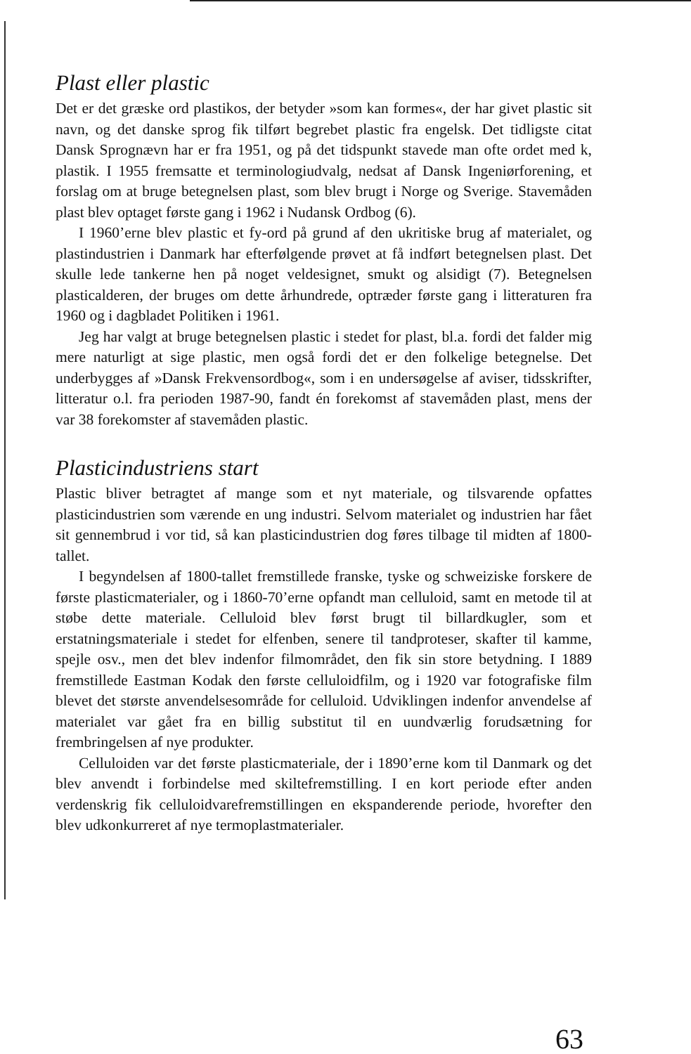Plast eller plastic
Det er det græske ord plastikos, der betyder »som kan formes«, der har givet plastic sit navn, og det danske sprog fik tilført begrebet plastic fra engelsk. Det tidligste citat Dansk Sprognævn har er fra 1951, og på det tidspunkt stavede man ofte ordet med k, plastik. I 1955 fremsatte et terminologiudvalg, nedsat af Dansk Ingeniørforening, et forslag om at bruge betegnelsen plast, som blev brugt i Norge og Sverige. Stavemåden plast blev optaget første gang i 1962 i Nudansk Ordbog (6).
I 1960’erne blev plastic et fy-ord på grund af den ukritiske brug af materialet, og plastindustrien i Danmark har efterfølgende prøvet at få indført betegnelsen plast. Det skulle lede tankerne hen på noget veldesignet, smukt og alsidigt (7). Betegnelsen plasticalderen, der bruges om dette århundrede, optræder første gang i litteraturen fra 1960 og i dagbladet Politiken i 1961.
Jeg har valgt at bruge betegnelsen plastic i stedet for plast, bl.a. fordi det falder mig mere naturligt at sige plastic, men også fordi det er den folkelige betegnelse. Det underbygges af »Dansk Frekvensordbog«, som i en undersøgelse af aviser, tidsskrifter, litteratur o.l. fra perioden 1987-90, fandt én forekomst af stavemåden plast, mens der var 38 forekomster af stavemåden plastic.
Plasticindustriens start
Plastic bliver betragtet af mange som et nyt materiale, og tilsvarende opfattes plasticindustrien som værende en ung industri. Selvom materialet og industrien har fået sit gennembrud i vor tid, så kan plasticindustrien dog føres tilbage til midten af 1800-tallet.
I begyndelsen af 1800-tallet fremstillede franske, tyske og schweiziske forskere de første plasticmaterialer, og i 1860-70’erne opfandt man celluloid, samt en metode til at støbe dette materiale. Celluloid blev først brugt til billardkugler, som et erstatningsmateriale i stedet for elfenben, senere til tandproteser, skafter til kamme, spejle osv., men det blev indenfor filmområdet, den fik sin store betydning. I 1889 fremstillede Eastman Kodak den første celluloidfilm, og i 1920 var fotografiske film blevet det største anvendelsesområde for celluloid. Udviklingen indenfor anvendelse af materialet var gået fra en billig substitut til en uundværlig forudsætning for frembringelsen af nye produkter.
Celluloiden var det første plasticmateriale, der i 1890’erne kom til Danmark og det blev anvendt i forbindelse med skiltefremstilling. I en kort periode efter anden verdenskrig fik celluloidvarefremstillingen en ekspanderende periode, hvorefter den blev udkonkurreret af nye termoplastmaterialer.
63